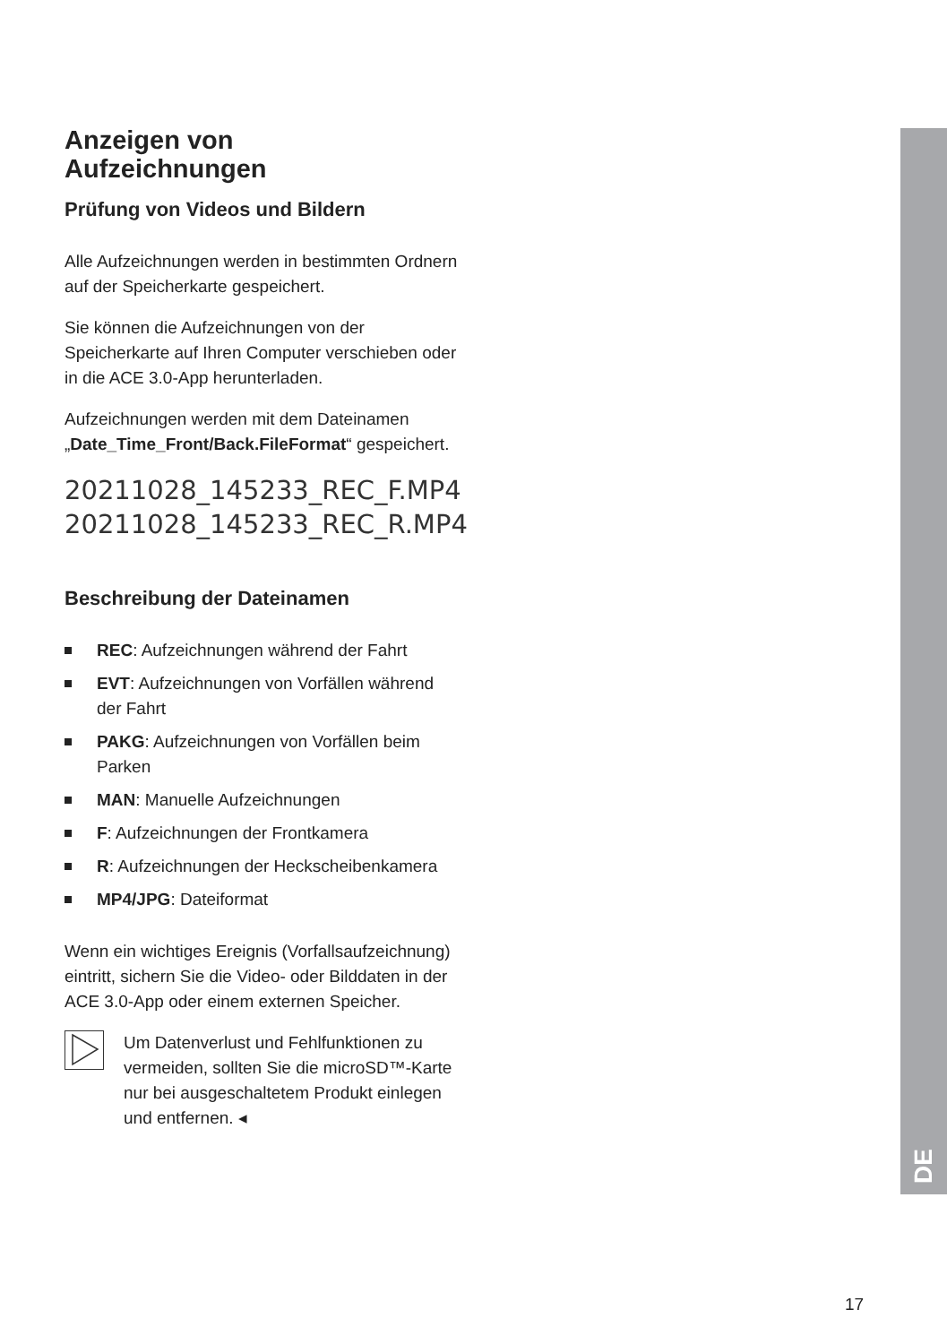DE
Anzeigen von
Aufzeichnungen
Prüfung von Videos und Bildern
Alle Aufzeichnungen werden in bestimmten Ordnern auf der Speicherkarte gespeichert.
Sie können die Aufzeichnungen von der Speicherkarte auf Ihren Computer verschieben oder in die ACE 3.0-App herunterladen.
Aufzeichnungen werden mit dem Dateinamen „Date_Time_Front/Back.FileFormat“ gespeichert.
20211028_145233_REC_F.MP4
20211028_145233_REC_R.MP4
Beschreibung der Dateinamen
REC: Aufzeichnungen während der Fahrt
EVT: Aufzeichnungen von Vorfällen während der Fahrt
PAKG: Aufzeichnungen von Vorfällen beim Parken
MAN: Manuelle Aufzeichnungen
F: Aufzeichnungen der Frontkamera
R: Aufzeichnungen der Heckscheibenkamera
MP4/JPG: Dateiformat
Wenn ein wichtiges Ereignis (Vorfallsaufzeichnung) eintritt, sichern Sie die Video- oder Bilddaten in der ACE 3.0-App oder einem externen Speicher.
Um Datenverlust und Fehlfunktionen zu vermeiden, sollten Sie die microSD™-Karte nur bei ausgeschaltetem Produkt einlegen und entfernen. ◂
17